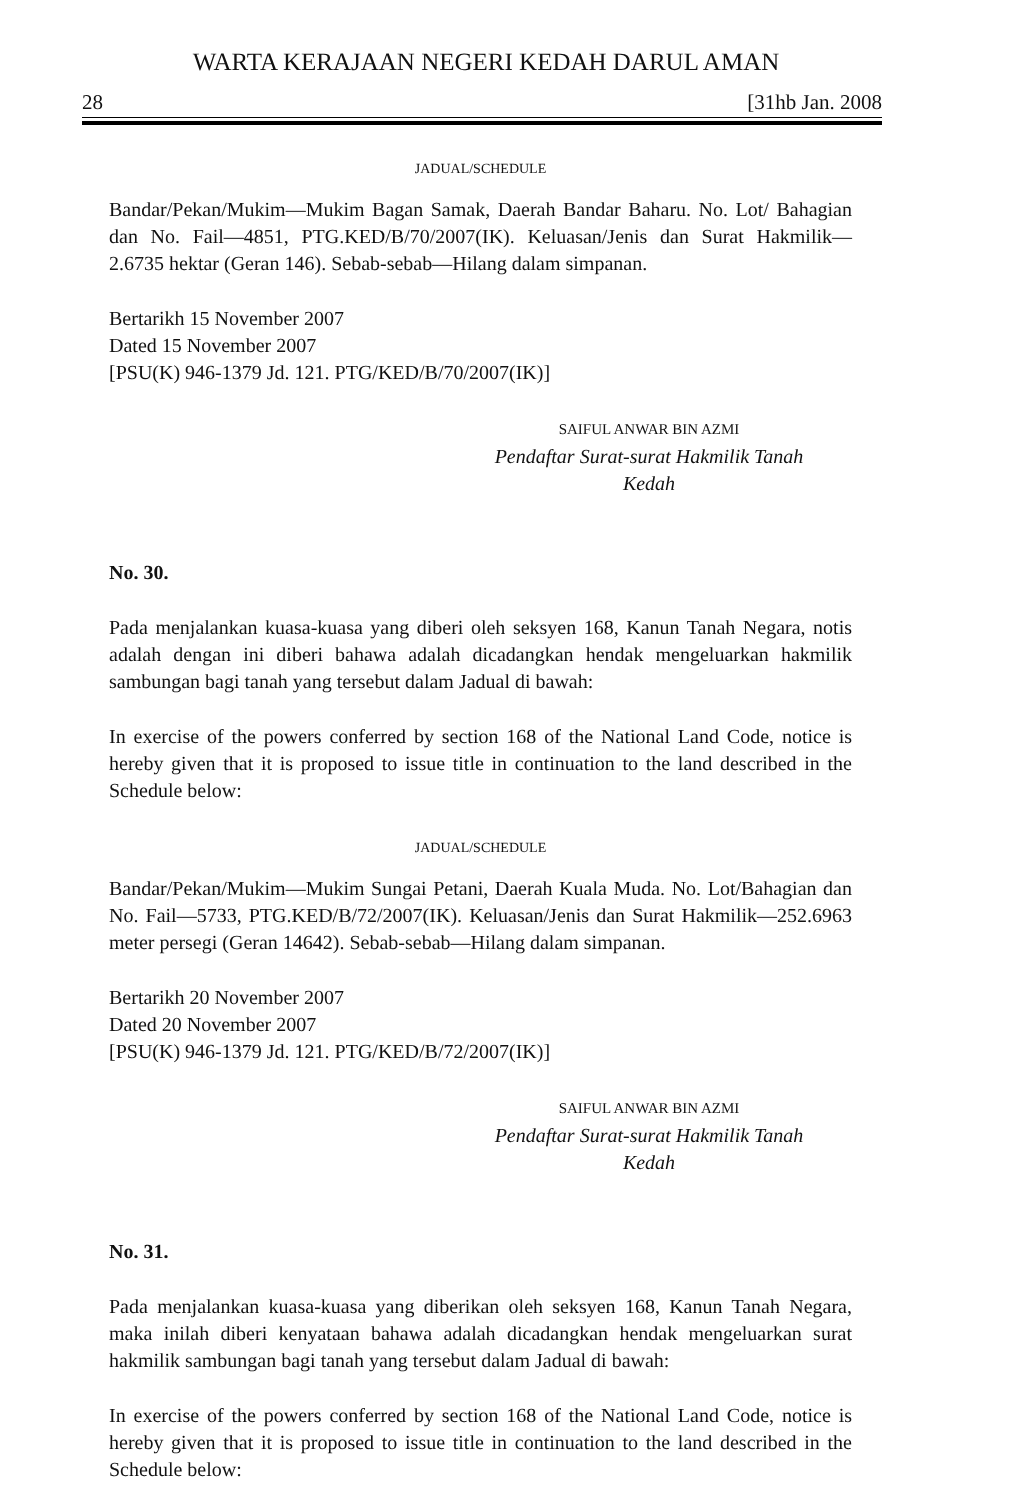WARTA KERAJAAN NEGERI KEDAH DARUL AMAN
28 [31hb Jan. 2008
JADUAL/SCHEDULE
Bandar/Pekan/Mukim—Mukim Bagan Samak, Daerah Bandar Baharu. No. Lot/ Bahagian dan No. Fail—4851, PTG.KED/B/70/2007(IK). Keluasan/Jenis dan Surat Hakmilik—2.6735 hektar (Geran 146). Sebab-sebab—Hilang dalam simpanan.
Bertarikh 15 November 2007
Dated 15 November 2007
[PSU(K) 946-1379 Jd. 121. PTG/KED/B/70/2007(IK)]
SAIFUL ANWAR BIN AZMI
Pendaftar Surat-surat Hakmilik Tanah
Kedah
No. 30.
Pada menjalankan kuasa-kuasa yang diberi oleh seksyen 168, Kanun Tanah Negara, notis adalah dengan ini diberi bahawa adalah dicadangkan hendak mengeluarkan hakmilik sambungan bagi tanah yang tersebut dalam Jadual di bawah:
In exercise of the powers conferred by section 168 of the National Land Code, notice is hereby given that it is proposed to issue title in continuation to the land described in the Schedule below:
JADUAL/SCHEDULE
Bandar/Pekan/Mukim—Mukim Sungai Petani, Daerah Kuala Muda. No. Lot/Bahagian dan No. Fail—5733, PTG.KED/B/72/2007(IK). Keluasan/Jenis dan Surat Hakmilik—252.6963 meter persegi (Geran 14642). Sebab-sebab—Hilang dalam simpanan.
Bertarikh 20 November 2007
Dated 20 November 2007
[PSU(K) 946-1379 Jd. 121. PTG/KED/B/72/2007(IK)]
SAIFUL ANWAR BIN AZMI
Pendaftar Surat-surat Hakmilik Tanah
Kedah
No. 31.
Pada menjalankan kuasa-kuasa yang diberikan oleh seksyen 168, Kanun Tanah Negara, maka inilah diberi kenyataan bahawa adalah dicadangkan hendak mengeluarkan surat hakmilik sambungan bagi tanah yang tersebut dalam Jadual di bawah:
In exercise of the powers conferred by section 168 of the National Land Code, notice is hereby given that it is proposed to issue title in continuation to the land described in the Schedule below: